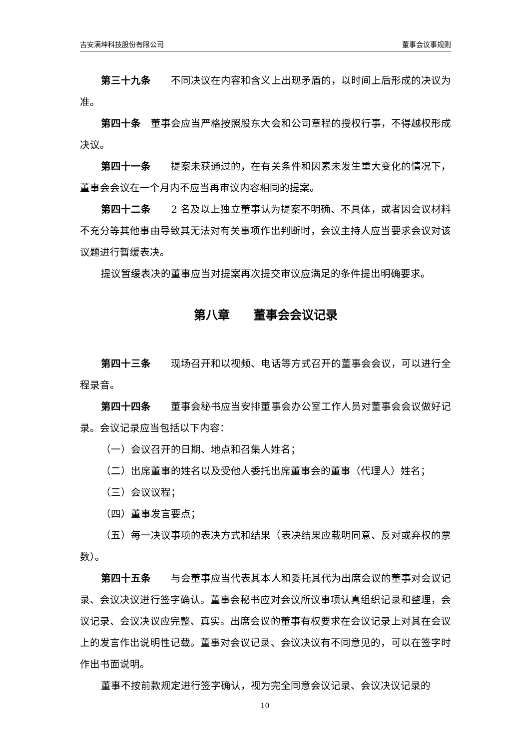吉安满坤科技股份有限公司 董事会议事规则
第三十九条　　不同决议在内容和含义上出现矛盾的，以时间上后形成的决议为准。
第四十条　董事会应当严格按照股东大会和公司章程的授权行事，不得越权形成决议。
第四十一条　　提案未获通过的，在有关条件和因素未发生重大变化的情况下，董事会会议在一个月内不应当再审议内容相同的提案。
第四十二条　　2 名及以上独立董事认为提案不明确、不具体，或者因会议材料不充分等其他事由导致其无法对有关事项作出判断时，会议主持人应当要求会议对该议题进行暂缓表决。
提议暂缓表决的董事应当对提案再次提交审议应满足的条件提出明确要求。
第八章　　董事会会议记录
第四十三条　　现场召开和以视频、电话等方式召开的董事会会议，可以进行全程录音。
第四十四条　　董事会秘书应当安排董事会办公室工作人员对董事会会议做好记录。会议记录应当包括以下内容：
（一）会议召开的日期、地点和召集人姓名；
（二）出席董事的姓名以及受他人委托出席董事会的董事（代理人）姓名；
（三）会议议程；
（四）董事发言要点；
（五）每一决议事项的表决方式和结果（表决结果应载明同意、反对或弃权的票数）。
第四十五条　　与会董事应当代表其本人和委托其代为出席会议的董事对会议记录、会议决议进行签字确认。董事会秘书应对会议所议事项认真组织记录和整理，会议记录、会议决议应完整、真实。出席会议的董事有权要求在会议记录上对其在会议上的发言作出说明性记载。董事对会议记录、会议决议有不同意见的，可以在签字时作出书面说明。
董事不按前款规定进行签字确认，视为完全同意会议记录、会议决议记录的
10